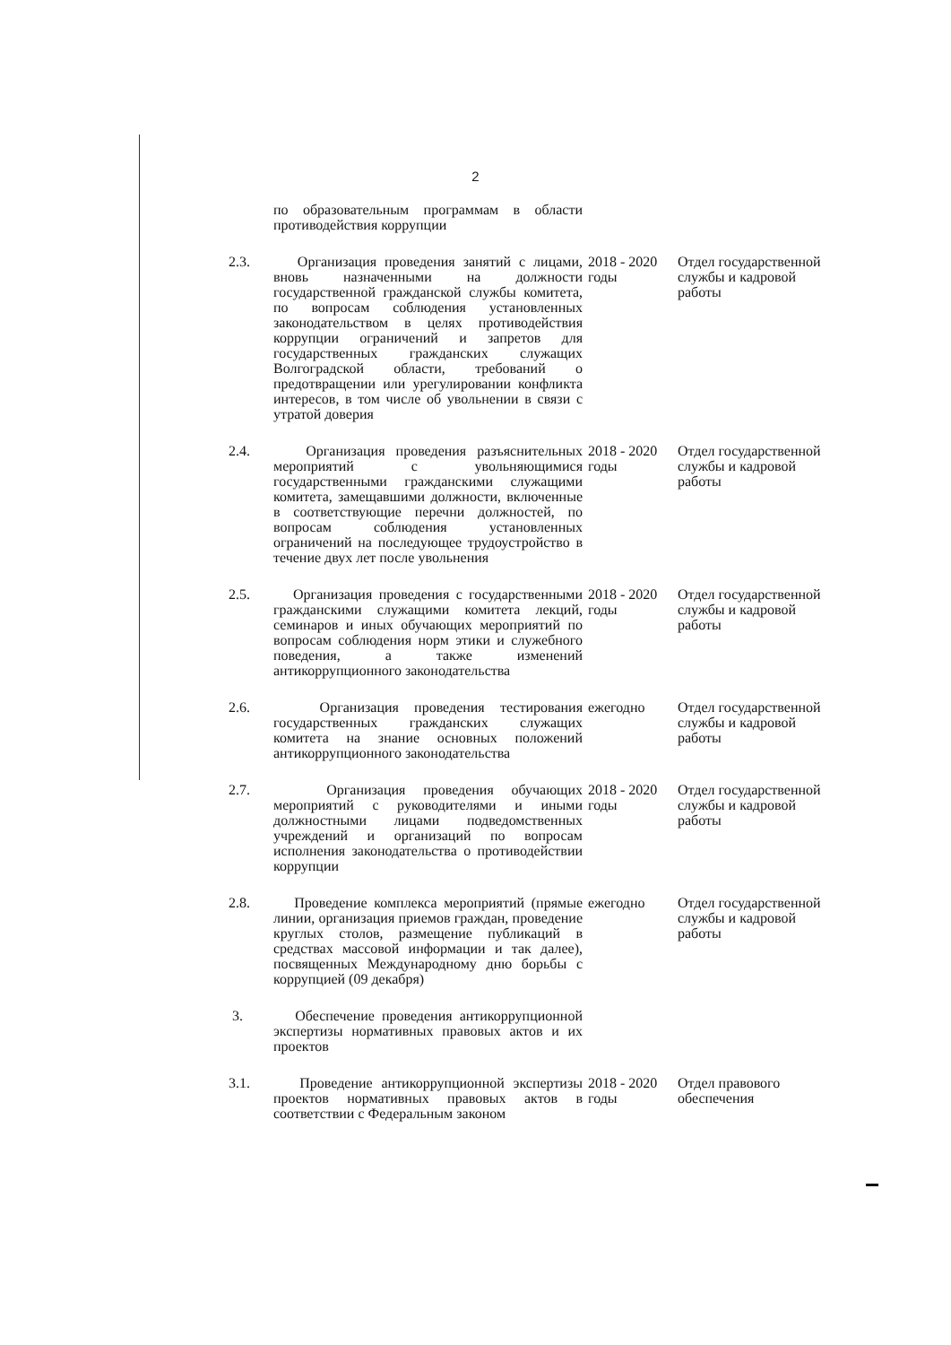2
| | по образовательным программам в области противодействия коррупции | | |
| 2.3. | Организация проведения занятий с лицами, вновь назначенными на должности государственной гражданской службы комитета, по вопросам соблюдения установленных законодательством в целях противодействия коррупции ограничений и запретов для государственных гражданских служащих Волгоградской области, требований о предотвращении или урегулировании конфликта интересов, в том числе об увольнении в связи с утратой доверия | 2018 - 2020 годы | Отдел государственной службы и кадровой работы |
| 2.4. | Организация проведения разъяснительных мероприятий с увольняющимися государственными гражданскими служащими комитета, замещавшими должности, включенные в соответствующие перечни должностей, по вопросам соблюдения установленных ограничений на последующее трудоустройство в течение двух лет после увольнения | 2018 - 2020 годы | Отдел государственной службы и кадровой работы |
| 2.5. | Организация проведения с государственными гражданскими служащими комитета лекций, семинаров и иных обучающих мероприятий по вопросам соблюдения норм этики и служебного поведения, а также изменений антикоррупционного законодательства | 2018 - 2020 годы | Отдел государственной службы и кадровой работы |
| 2.6. | Организация проведения тестирования государственных гражданских служащих комитета на знание основных положений антикоррупционного законодательства | ежегодно | Отдел государственной службы и кадровой работы |
| 2.7. | Организация проведения обучающих мероприятий с руководителями и иными должностными лицами подведомственных учреждений и организаций по вопросам исполнения законодательства о противодействии коррупции | 2018 - 2020 годы | Отдел государственной службы и кадровой работы |
| 2.8. | Проведение комплекса мероприятий (прямые линии, организация приемов граждан, проведение круглых столов, размещение публикаций в средствах массовой информации и так далее), посвященных Международному дню борьбы с коррупцией (09 декабря) | ежегодно | Отдел государственной службы и кадровой работы |
| 3. | Обеспечение проведения антикоррупционной экспертизы нормативных правовых актов и их проектов | | |
| 3.1. | Проведение антикоррупционной экспертизы проектов нормативных правовых актов в соответствии с Федеральным законом | 2018 - 2020 годы | Отдел правового обеспечения |